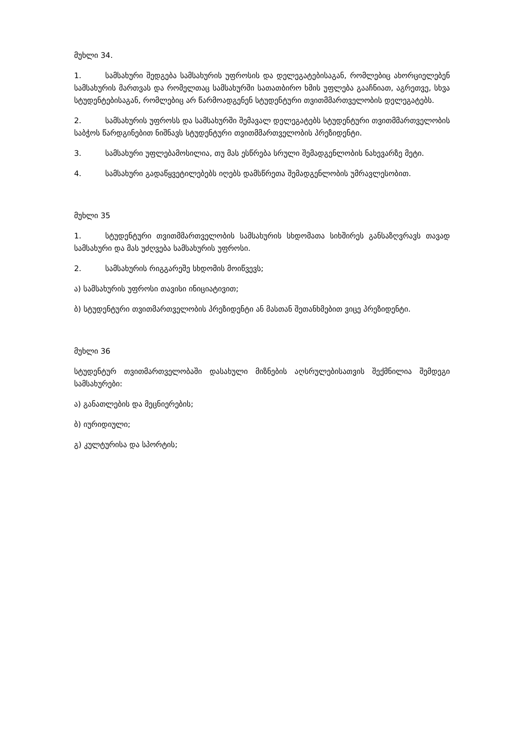მუხლი 34.
1. სამსახური შედგება სამსახურის უფროსის და დელეგატებისაგან, რომლებიც ახორციელებენ სამსახურის მართვას და რომელთაც სამსახურში სათათბირო ხმის უფლება გააჩნიათ, აგრეთვე, სხვა სტუდენტებისაგან, რომლებიც არ წარმოადგენენ სტუდენტური თვითმმართველობის დელეგატებს.
2. სამსახურის უფროსს და სამსახურში შემავალ დელეგატებს სტუდენტური თვითმმართველობის საბჭოს წარდგინებით ნიშნავს სტუდენტური თვითმმართველობის პრეზიდენტი.
3. სამსახური უფლებამოსილია, თუ მას ესწრება სრული შემადგენლობის ნახევარზე მეტი.
4. სამსახური გადაწყვეტილებებს იღებს დამსწრეთა შემადგენლობის უმრავლესობით.
მუხლი 35
1. სტუდენტური თვითმმართველობის სამსახურის სხდომათა სიხშირეს განსაზღვრავს თავად სამსახური და მას უძღვება სამსახურის უფროსი.
2. სამსახურის რიგგარეშე სხდომის მოიწვევს;
ა) სამსახურის უფროსი თავისი ინიციატივით;
ბ) სტუდენტური თვითმართველობის პრეზიდენტი ან მასთან შეთანხმებით ვიცე პრეზიდენტი.
მუხლი 36
სტუდენტურ თვითმართველობაში დასახული მიზნების აღსრულებისათვის შექმნილია შემდეგი სამსახურები:
ა) განათლების და მეცნიერების;
ბ) იურიდიული;
გ) კულტურისა და სპორტის;